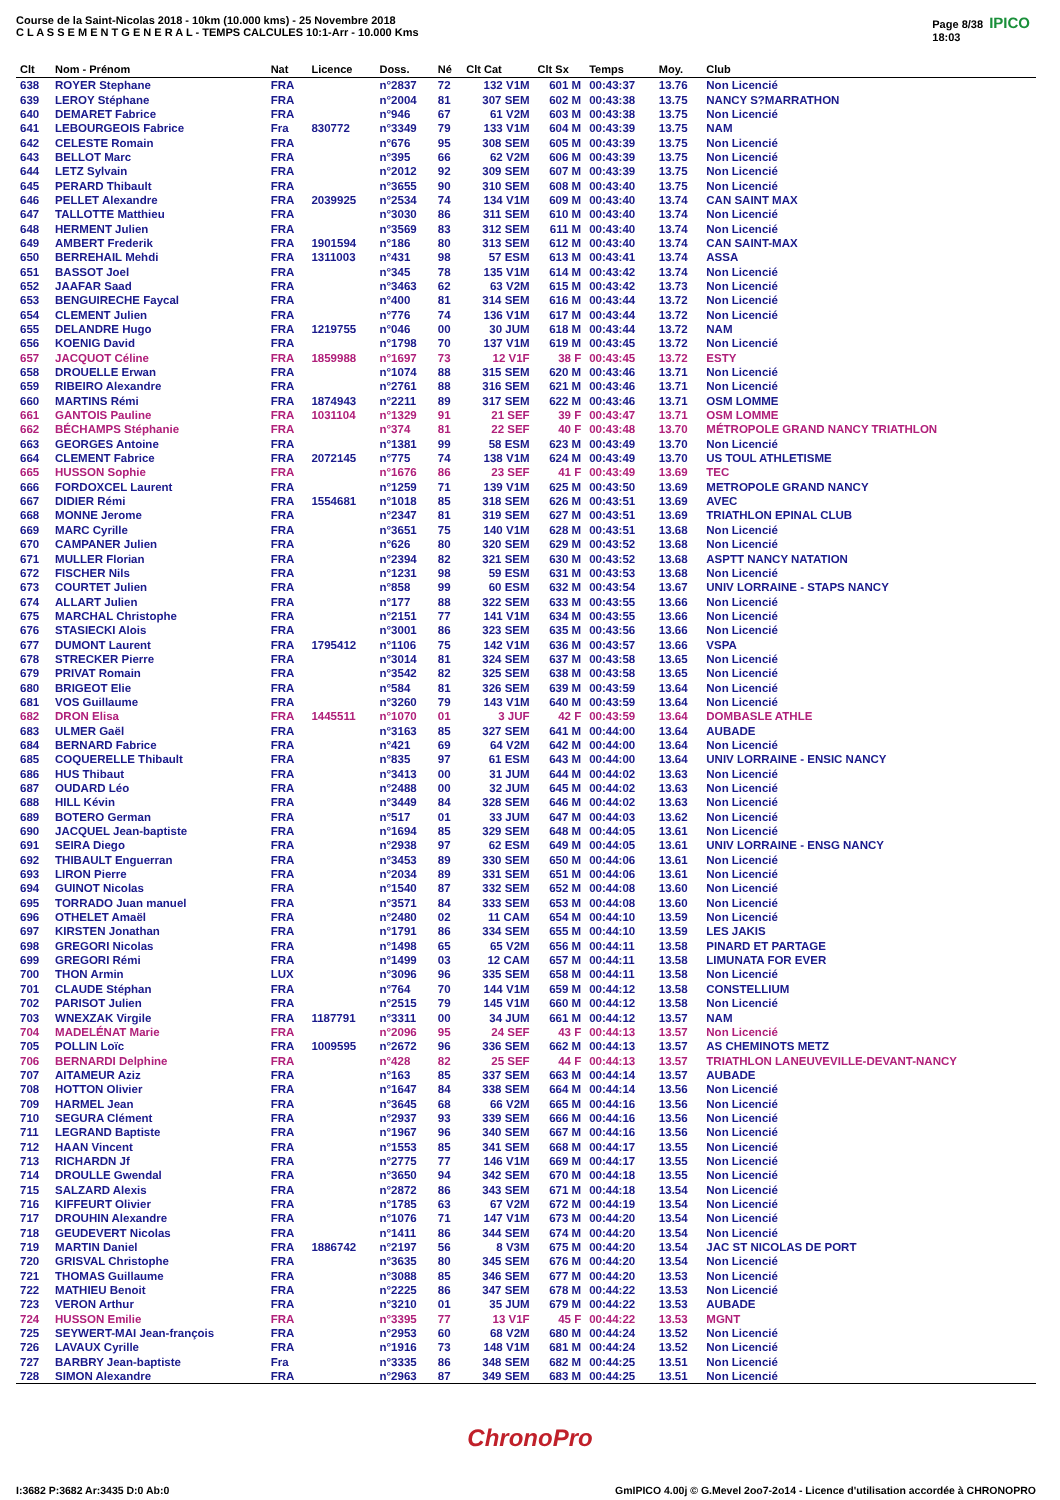Course de la Saint-Nicolas 2018 - 10km (10.000 kms) - 25 Novembre 2018
C L A S S E M E N T G E N E R A L - TEMPS CALCULES 10:1-Arr - 10.000 Kms
Page 8/38 IPICO
18:03
| Clt | Nom - Prénom | Nat | Licence | Doss. | Né | Clt Cat | Clt Sx | Temps | Moy. | Club |
| --- | --- | --- | --- | --- | --- | --- | --- | --- | --- | --- |
| 638 | ROYER Stephane | FRA | | n°2837 | 72 | 132 V1M | 601 M | 00:43:37 | 13.76 | Non Licencié |
| 639 | LEROY Stéphane | FRA | | n°2004 | 81 | 307 SEM | 602 M | 00:43:38 | 13.75 | NANCY S?MARRATHON |
| 640 | DEMARET Fabrice | FRA | | n°946 | 67 | 61 V2M | 603 M | 00:43:38 | 13.75 | Non Licencié |
| 641 | LEBOURGEOIS Fabrice | Fra | 830772 | n°3349 | 79 | 133 V1M | 604 M | 00:43:39 | 13.75 | NAM |
| 642 | CELESTE Romain | FRA | | n°676 | 95 | 308 SEM | 605 M | 00:43:39 | 13.75 | Non Licencié |
| 643 | BELLOT Marc | FRA | | n°395 | 66 | 62 V2M | 606 M | 00:43:39 | 13.75 | Non Licencié |
| 644 | LETZ Sylvain | FRA | | n°2012 | 92 | 309 SEM | 607 M | 00:43:39 | 13.75 | Non Licencié |
| 645 | PERARD Thibault | FRA | | n°3655 | 90 | 310 SEM | 608 M | 00:43:40 | 13.75 | Non Licencié |
| 646 | PELLET Alexandre | FRA | 2039925 | n°2534 | 74 | 134 V1M | 609 M | 00:43:40 | 13.74 | CAN SAINT MAX |
| 647 | TALLOTTE Matthieu | FRA | | n°3030 | 86 | 311 SEM | 610 M | 00:43:40 | 13.74 | Non Licencié |
| 648 | HERMENT Julien | FRA | | n°3569 | 83 | 312 SEM | 611 M | 00:43:40 | 13.74 | Non Licencié |
| 649 | AMBERT Frederik | FRA | 1901594 | n°186 | 80 | 313 SEM | 612 M | 00:43:40 | 13.74 | CAN SAINT-MAX |
| 650 | BERREHAIL Mehdi | FRA | 1311003 | n°431 | 98 | 57 ESM | 613 M | 00:43:41 | 13.74 | ASSA |
| 651 | BASSOT Joel | FRA | | n°345 | 78 | 135 V1M | 614 M | 00:43:42 | 13.74 | Non Licencié |
| 652 | JAAFAR Saad | FRA | | n°3463 | 62 | 63 V2M | 615 M | 00:43:42 | 13.73 | Non Licencié |
| 653 | BENGUIRECHE Faycal | FRA | | n°400 | 81 | 314 SEM | 616 M | 00:43:44 | 13.72 | Non Licencié |
| 654 | CLEMENT Julien | FRA | | n°776 | 74 | 136 V1M | 617 M | 00:43:44 | 13.72 | Non Licencié |
| 655 | DELANDRE Hugo | FRA | 1219755 | n°046 | 00 | 30 JUM | 618 M | 00:43:44 | 13.72 | NAM |
| 656 | KOENIG David | FRA | | n°1798 | 70 | 137 V1M | 619 M | 00:43:45 | 13.72 | Non Licencié |
| 657 | JACQUOT Céline | FRA | 1859988 | n°1697 | 73 | 12 V1F | 38 F | 00:43:45 | 13.72 | ESTY |
| 658 | DROUELLE Erwan | FRA | | n°1074 | 88 | 315 SEM | 620 M | 00:43:46 | 13.71 | Non Licencié |
| 659 | RIBEIRO Alexandre | FRA | | n°2761 | 88 | 316 SEM | 621 M | 00:43:46 | 13.71 | Non Licencié |
| 660 | MARTINS Rémi | FRA | 1874943 | n°2211 | 89 | 317 SEM | 622 M | 00:43:46 | 13.71 | OSM LOMME |
| 661 | GANTOIS Pauline | FRA | 1031104 | n°1329 | 91 | 21 SEF | 39 F | 00:43:47 | 13.71 | OSM LOMME |
| 662 | BÉCHAMPS Stéphanie | FRA | | n°374 | 81 | 22 SEF | 40 F | 00:43:48 | 13.70 | MÉTROPOLE GRAND NANCY TRIATHLON |
| 663 | GEORGES Antoine | FRA | | n°1381 | 99 | 58 ESM | 623 M | 00:43:49 | 13.70 | Non Licencié |
| 664 | CLEMENT Fabrice | FRA | 2072145 | n°775 | 74 | 138 V1M | 624 M | 00:43:49 | 13.70 | US TOUL ATHLETISME |
| 665 | HUSSON Sophie | FRA | | n°1676 | 86 | 23 SEF | 41 F | 00:43:49 | 13.69 | TEC |
| 666 | FORDOXCEL Laurent | FRA | | n°1259 | 71 | 139 V1M | 625 M | 00:43:50 | 13.69 | METROPOLE GRAND NANCY |
| 667 | DIDIER Rémi | FRA | 1554681 | n°1018 | 85 | 318 SEM | 626 M | 00:43:51 | 13.69 | AVEC |
| 668 | MONNE Jerome | FRA | | n°2347 | 81 | 319 SEM | 627 M | 00:43:51 | 13.69 | TRIATHLON EPINAL CLUB |
| 669 | MARC Cyrille | FRA | | n°3651 | 75 | 140 V1M | 628 M | 00:43:51 | 13.68 | Non Licencié |
| 670 | CAMPANER Julien | FRA | | n°626 | 80 | 320 SEM | 629 M | 00:43:52 | 13.68 | Non Licencié |
| 671 | MULLER Florian | FRA | | n°2394 | 82 | 321 SEM | 630 M | 00:43:52 | 13.68 | ASPTT NANCY NATATION |
| 672 | FISCHER Nils | FRA | | n°1231 | 98 | 59 ESM | 631 M | 00:43:53 | 13.68 | Non Licencié |
| 673 | COURTET Julien | FRA | | n°858 | 99 | 60 ESM | 632 M | 00:43:54 | 13.67 | UNIV LORRAINE - STAPS NANCY |
| 674 | ALLART Julien | FRA | | n°177 | 88 | 322 SEM | 633 M | 00:43:55 | 13.66 | Non Licencié |
| 675 | MARCHAL Christophe | FRA | | n°2151 | 77 | 141 V1M | 634 M | 00:43:55 | 13.66 | Non Licencié |
| 676 | STASIECKI Alois | FRA | | n°3001 | 86 | 323 SEM | 635 M | 00:43:56 | 13.66 | Non Licencié |
| 677 | DUMONT Laurent | FRA | 1795412 | n°1106 | 75 | 142 V1M | 636 M | 00:43:57 | 13.66 | VSPA |
| 678 | STRECKER Pierre | FRA | | n°3014 | 81 | 324 SEM | 637 M | 00:43:58 | 13.65 | Non Licencié |
| 679 | PRIVAT Romain | FRA | | n°3542 | 82 | 325 SEM | 638 M | 00:43:58 | 13.65 | Non Licencié |
| 680 | BRIGEOT Elie | FRA | | n°584 | 81 | 326 SEM | 639 M | 00:43:59 | 13.64 | Non Licencié |
| 681 | VOS Guillaume | FRA | | n°3260 | 79 | 143 V1M | 640 M | 00:43:59 | 13.64 | Non Licencié |
| 682 | DRON Elisa | FRA | 1445511 | n°1070 | 01 | 3 JUF | 42 F | 00:43:59 | 13.64 | DOMBASLE ATHLE |
| 683 | ULMER Gaël | FRA | | n°3163 | 85 | 327 SEM | 641 M | 00:44:00 | 13.64 | AUBADE |
| 684 | BERNARD Fabrice | FRA | | n°421 | 69 | 64 V2M | 642 M | 00:44:00 | 13.64 | Non Licencié |
| 685 | COQUERELLE Thibault | FRA | | n°835 | 97 | 61 ESM | 643 M | 00:44:00 | 13.64 | UNIV LORRAINE - ENSIC NANCY |
| 686 | HUS Thibaut | FRA | | n°3413 | 00 | 31 JUM | 644 M | 00:44:02 | 13.63 | Non Licencié |
| 687 | OUDARD Léo | FRA | | n°2488 | 00 | 32 JUM | 645 M | 00:44:02 | 13.63 | Non Licencié |
| 688 | HILL Kévin | FRA | | n°3449 | 84 | 328 SEM | 646 M | 00:44:02 | 13.63 | Non Licencié |
| 689 | BOTERO German | FRA | | n°517 | 01 | 33 JUM | 647 M | 00:44:03 | 13.62 | Non Licencié |
| 690 | JACQUEL Jean-baptiste | FRA | | n°1694 | 85 | 329 SEM | 648 M | 00:44:05 | 13.61 | Non Licencié |
| 691 | SEIRA Diego | FRA | | n°2938 | 97 | 62 ESM | 649 M | 00:44:05 | 13.61 | UNIV LORRAINE - ENSG NANCY |
| 692 | THIBAULT Enguerran | FRA | | n°3453 | 89 | 330 SEM | 650 M | 00:44:06 | 13.61 | Non Licencié |
| 693 | LIRON Pierre | FRA | | n°2034 | 89 | 331 SEM | 651 M | 00:44:06 | 13.61 | Non Licencié |
| 694 | GUINOT Nicolas | FRA | | n°1540 | 87 | 332 SEM | 652 M | 00:44:08 | 13.60 | Non Licencié |
| 695 | TORRADO Juan manuel | FRA | | n°3571 | 84 | 333 SEM | 653 M | 00:44:08 | 13.60 | Non Licencié |
| 696 | OTHELET Amaël | FRA | | n°2480 | 02 | 11 CAM | 654 M | 00:44:10 | 13.59 | Non Licencié |
| 697 | KIRSTEN Jonathan | FRA | | n°1791 | 86 | 334 SEM | 655 M | 00:44:10 | 13.59 | LES JAKIS |
| 698 | GREGORI Nicolas | FRA | | n°1498 | 65 | 65 V2M | 656 M | 00:44:11 | 13.58 | PINARD ET PARTAGE |
| 699 | GREGORI Rémi | FRA | | n°1499 | 03 | 12 CAM | 657 M | 00:44:11 | 13.58 | LIMUNATA FOR EVER |
| 700 | THON Armin | LUX | | n°3096 | 96 | 335 SEM | 658 M | 00:44:11 | 13.58 | Non Licencié |
| 701 | CLAUDE Stéphan | FRA | | n°764 | 70 | 144 V1M | 659 M | 00:44:12 | 13.58 | CONSTELLIUM |
| 702 | PARISOT Julien | FRA | | n°2515 | 79 | 145 V1M | 660 M | 00:44:12 | 13.58 | Non Licencié |
| 703 | WNEXZAK Virgile | FRA | 1187791 | n°3311 | 00 | 34 JUM | 661 M | 00:44:12 | 13.57 | NAM |
| 704 | MADELÉNAT Marie | FRA | | n°2096 | 95 | 24 SEF | 43 F | 00:44:13 | 13.57 | Non Licencié |
| 705 | POLLIN Loïc | FRA | 1009595 | n°2672 | 96 | 336 SEM | 662 M | 00:44:13 | 13.57 | AS CHEMINOTS METZ |
| 706 | BERNARDI Delphine | FRA | | n°428 | 82 | 25 SEF | 44 F | 00:44:13 | 13.57 | TRIATHLON LANEUVEVILLE-DEVANT-NANCY |
| 707 | AITAMEUR Aziz | FRA | | n°163 | 85 | 337 SEM | 663 M | 00:44:14 | 13.57 | AUBADE |
| 708 | HOTTON Olivier | FRA | | n°1647 | 84 | 338 SEM | 664 M | 00:44:14 | 13.56 | Non Licencié |
| 709 | HARMEL Jean | FRA | | n°3645 | 68 | 66 V2M | 665 M | 00:44:16 | 13.56 | Non Licencié |
| 710 | SEGURA Clément | FRA | | n°2937 | 93 | 339 SEM | 666 M | 00:44:16 | 13.56 | Non Licencié |
| 711 | LEGRAND Baptiste | FRA | | n°1967 | 96 | 340 SEM | 667 M | 00:44:16 | 13.56 | Non Licencié |
| 712 | HAAN Vincent | FRA | | n°1553 | 85 | 341 SEM | 668 M | 00:44:17 | 13.55 | Non Licencié |
| 713 | RICHARDN Jf | FRA | | n°2775 | 77 | 146 V1M | 669 M | 00:44:17 | 13.55 | Non Licencié |
| 714 | DROULLE Gwendal | FRA | | n°3650 | 94 | 342 SEM | 670 M | 00:44:18 | 13.55 | Non Licencié |
| 715 | SALZARD Alexis | FRA | | n°2872 | 86 | 343 SEM | 671 M | 00:44:18 | 13.54 | Non Licencié |
| 716 | KIFFEURT Olivier | FRA | | n°1785 | 63 | 67 V2M | 672 M | 00:44:19 | 13.54 | Non Licencié |
| 717 | DROUHIN Alexandre | FRA | | n°1076 | 71 | 147 V1M | 673 M | 00:44:20 | 13.54 | Non Licencié |
| 718 | GEUDEVERT Nicolas | FRA | | n°1411 | 86 | 344 SEM | 674 M | 00:44:20 | 13.54 | Non Licencié |
| 719 | MARTIN Daniel | FRA | 1886742 | n°2197 | 56 | 8 V3M | 675 M | 00:44:20 | 13.54 | JAC ST NICOLAS DE PORT |
| 720 | GRISVAL Christophe | FRA | | n°3635 | 80 | 345 SEM | 676 M | 00:44:20 | 13.54 | Non Licencié |
| 721 | THOMAS Guillaume | FRA | | n°3088 | 85 | 346 SEM | 677 M | 00:44:20 | 13.53 | Non Licencié |
| 722 | MATHIEU Benoit | FRA | | n°2225 | 86 | 347 SEM | 678 M | 00:44:22 | 13.53 | Non Licencié |
| 723 | VERON Arthur | FRA | | n°3210 | 01 | 35 JUM | 679 M | 00:44:22 | 13.53 | AUBADE |
| 724 | HUSSON Emilie | FRA | | n°3395 | 77 | 13 V1F | 45 F | 00:44:22 | 13.53 | MGNT |
| 725 | SEYWERT-MAI Jean-françois | FRA | | n°2953 | 60 | 68 V2M | 680 M | 00:44:24 | 13.52 | Non Licencié |
| 726 | LAVAUX Cyrille | FRA | | n°1916 | 73 | 148 V1M | 681 M | 00:44:24 | 13.52 | Non Licencié |
| 727 | BARBRY Jean-baptiste | Fra | | n°3335 | 86 | 348 SEM | 682 M | 00:44:25 | 13.51 | Non Licencié |
| 728 | SIMON Alexandre | FRA | | n°2963 | 87 | 349 SEM | 683 M | 00:44:25 | 13.51 | Non Licencié |
ChronoPro
I:3682 P:3682 Ar:3435 D:0 Ab:0 GmIPICO 4.00j © G.Mevel 2oo7-2o14 - Licence d'utilisation accordée à CHRONOPRO